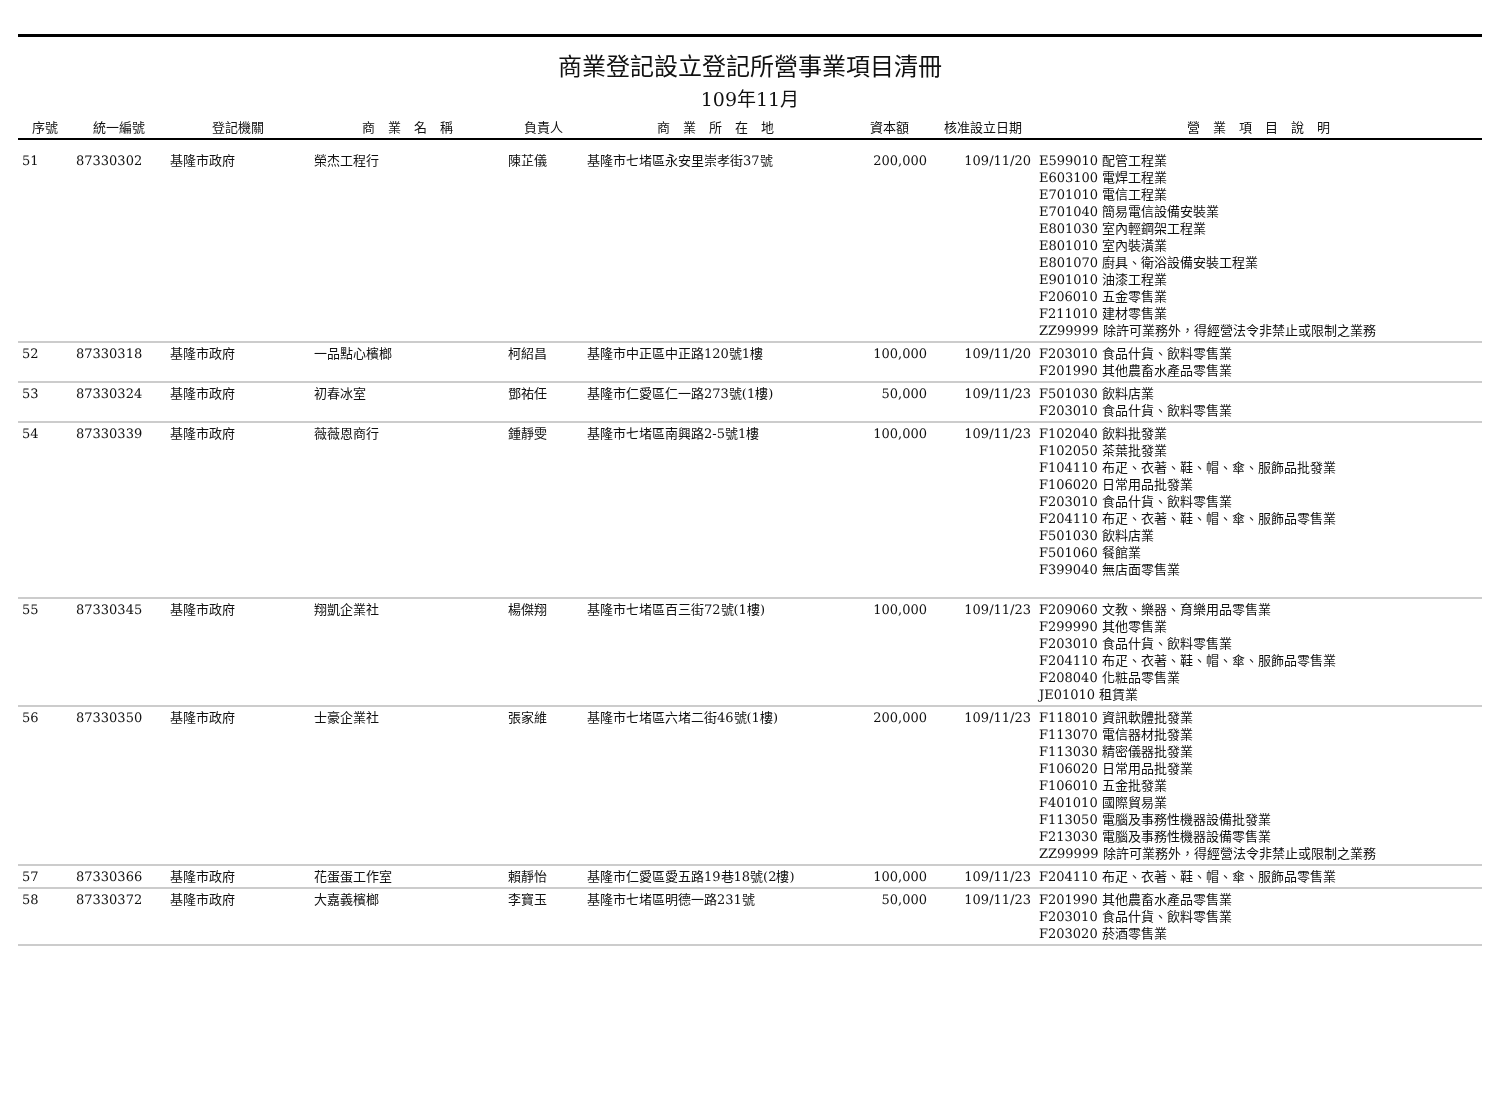商業登記設立登記所營事業項目清冊
109年11月
| 序號 | 統一編號 | 登記機關 | 商 業 名 稱 | 負責人 | 商 業 所 在 地 | 資本額 | 核准設立日期 | 營 業 項 目 說 明 |
| --- | --- | --- | --- | --- | --- | --- | --- | --- |
| 51 | 87330302 | 基隆市政府 | 榮杰工程行 | 陳芷儀 | 基隆市七堵區永安里崇孝街37號 | 200,000 | 109/11/20 | E599010 配管工程業 E603100 電焊工程業 E701010 電信工程業 E701040 簡易電信設備安裝業 E801030 室內輕鋼架工程業 E801010 室內裝潢業 E801070 廚具、衛浴設備安裝工程業 E901010 油漆工程業 F206010 五金零售業 F211010 建材零售業 ZZ99999 除許可業務外，得經營法令非禁止或限制之業務 |
| 52 | 87330318 | 基隆市政府 | 一品點心檳榔 | 柯紹昌 | 基隆市中正區中正路120號1樓 | 100,000 | 109/11/20 | F203010 食品什貨、飲料零售業 F201990 其他農畜水產品零售業 |
| 53 | 87330324 | 基隆市政府 | 初春冰室 | 鄧祐任 | 基隆市仁愛區仁一路273號(1樓) | 50,000 | 109/11/23 | F501030 飲料店業 F203010 食品什貨、飲料零售業 |
| 54 | 87330339 | 基隆市政府 | 薇薇恩商行 | 鍾靜雯 | 基隆市七堵區南興路2-5號1樓 | 100,000 | 109/11/23 | F102040 飲料批發業 F102050 茶葉批發業 F104110 布疋、衣著、鞋、帽、傘、服飾品批發業 F106020 日常用品批發業 F203010 食品什貨、飲料零售業 F204110 布疋、衣著、鞋、帽、傘、服飾品零售業 F501030 飲料店業 F501060 餐館業 F399040 無店面零售業 |
| 55 | 87330345 | 基隆市政府 | 翔凱企業社 | 楊傑翔 | 基隆市七堵區百三街72號(1樓) | 100,000 | 109/11/23 | F209060 文教、樂器、育樂用品零售業 F299990 其他零售業 F203010 食品什貨、飲料零售業 F204110 布疋、衣著、鞋、帽、傘、服飾品零售業 F208040 化粧品零售業 JE01010 租賃業 |
| 56 | 87330350 | 基隆市政府 | 士豪企業社 | 張家維 | 基隆市七堵區六堵二街46號(1樓) | 200,000 | 109/11/23 | F118010 資訊軟體批發業 F113070 電信器材批發業 F113030 精密儀器批發業 F106020 日常用品批發業 F106010 五金批發業 F401010 國際貿易業 F113050 電腦及事務性機器設備批發業 F213030 電腦及事務性機器設備零售業 ZZ99999 除許可業務外，得經營法令非禁止或限制之業務 |
| 57 | 87330366 | 基隆市政府 | 花蛋蛋工作室 | 賴靜怡 | 基隆市仁愛區愛五路19巷18號(2樓) | 100,000 | 109/11/23 | F204110 布疋、衣著、鞋、帽、傘、服飾品零售業 |
| 58 | 87330372 | 基隆市政府 | 大嘉義檳榔 | 李寶玉 | 基隆市七堵區明德一路231號 | 50,000 | 109/11/23 | F201990 其他農畜水產品零售業 F203010 食品什貨、飲料零售業 F203020 菸酒零售業 |